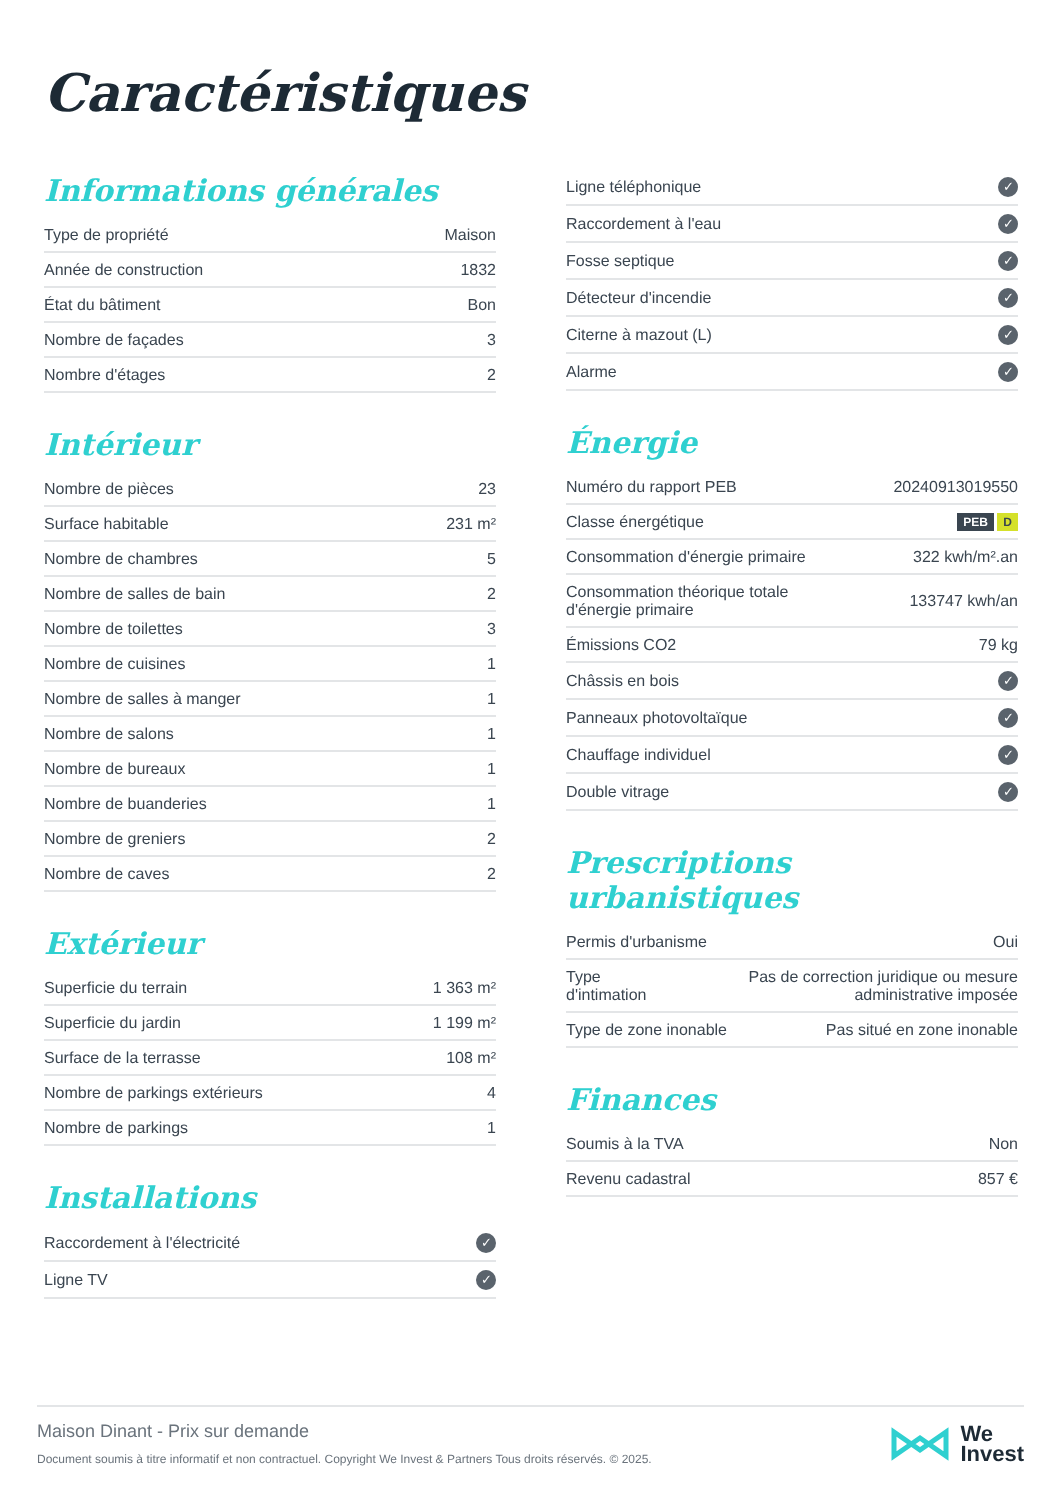Caractéristiques
Informations générales
| Type de propriété | Maison |
| Année de construction | 1832 |
| État du bâtiment | Bon |
| Nombre de façades | 3 |
| Nombre d'étages | 2 |
Intérieur
| Nombre de pièces | 23 |
| Surface habitable | 231 m² |
| Nombre de chambres | 5 |
| Nombre de salles de bain | 2 |
| Nombre de toilettes | 3 |
| Nombre de cuisines | 1 |
| Nombre de salles à manger | 1 |
| Nombre de salons | 1 |
| Nombre de bureaux | 1 |
| Nombre de buanderies | 1 |
| Nombre de greniers | 2 |
| Nombre de caves | 2 |
Extérieur
| Superficie du terrain | 1 363 m² |
| Superficie du jardin | 1 199 m² |
| Surface de la terrasse | 108 m² |
| Nombre de parkings extérieurs | 4 |
| Nombre de parkings | 1 |
Installations
| Raccordement à l'électricité | ✓ |
| Ligne TV | ✓ |
| Ligne téléphonique | ✓ |
| Raccordement à l'eau | ✓ |
| Fosse septique | ✓ |
| Détecteur d'incendie | ✓ |
| Citerne à mazout (L) | ✓ |
| Alarme | ✓ |
Énergie
| Numéro du rapport PEB | 20240913019550 |
| Classe énergétique | PEB D |
| Consommation d'énergie primaire | 322 kwh/m².an |
| Consommation théorique totale d'énergie primaire | 133747 kwh/an |
| Émissions CO2 | 79 kg |
| Châssis en bois | ✓ |
| Panneaux photovoltaïque | ✓ |
| Chauffage individuel | ✓ |
| Double vitrage | ✓ |
Prescriptions urbanistiques
| Permis d'urbanisme | Oui |
| Type d'intimation | Pas de correction juridique ou mesure administrative imposée |
| Type de zone inonable | Pas situé en zone inonable |
Finances
| Soumis à la TVA | Non |
| Revenu cadastral | 857 € |
Maison Dinant - Prix sur demande
Document soumis à titre informatif et non contractuel. Copyright We Invest & Partners Tous droits réservés. © 2025.
We
Invest